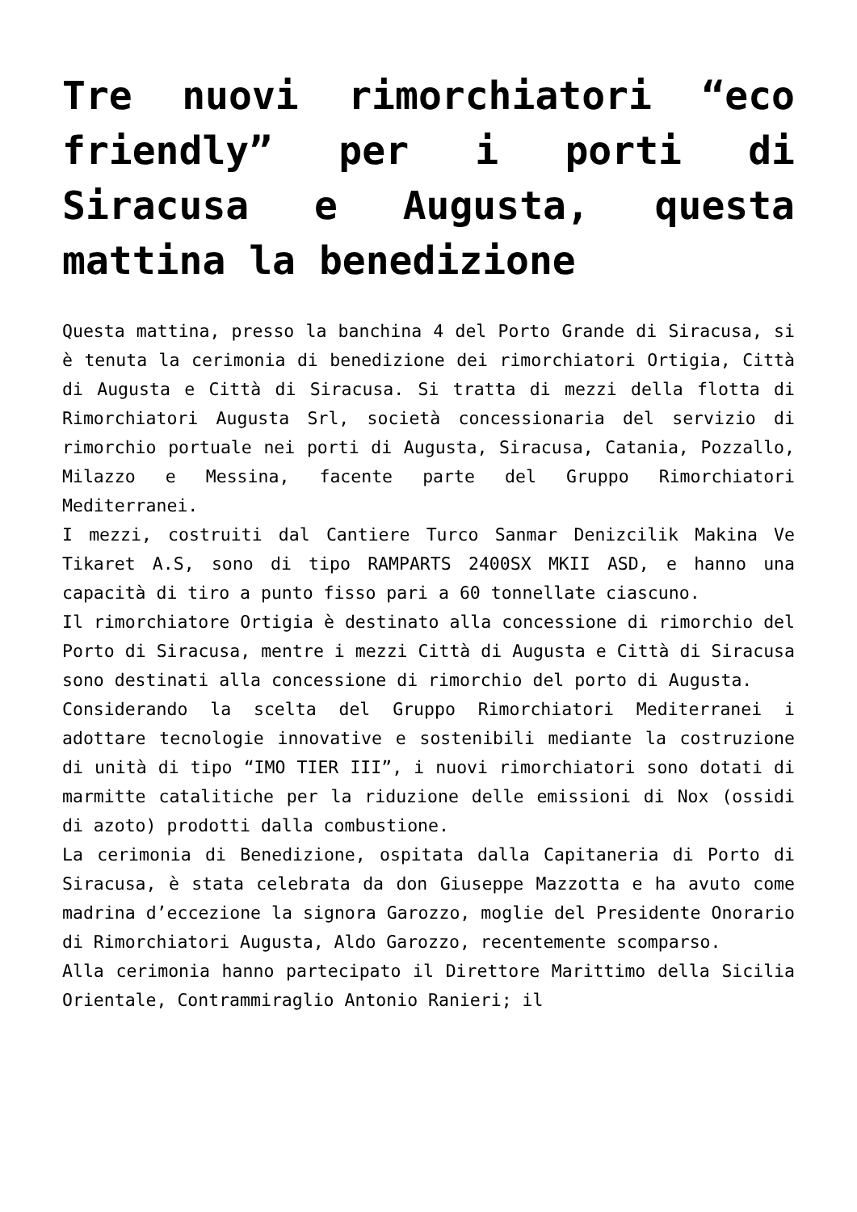Tre nuovi rimorchiatori “eco friendly” per i porti di Siracusa e Augusta, questa mattina la benedizione
Questa mattina, presso la banchina 4 del Porto Grande di Siracusa, si è tenuta la cerimonia di benedizione dei rimorchiatori Ortigia, Città di Augusta e Città di Siracusa. Si tratta di mezzi della flotta di Rimorchiatori Augusta Srl, società concessionaria del servizio di rimorchio portuale nei porti di Augusta, Siracusa, Catania, Pozzallo, Milazzo e Messina, facente parte del Gruppo Rimorchiatori Mediterranei.
I mezzi, costruiti dal Cantiere Turco Sanmar Denizcilik Makina Ve Tikaret A.S, sono di tipo RAMPARTS 2400SX MKII ASD, e hanno una capacità di tiro a punto fisso pari a 60 tonnellate ciascuno.
Il rimorchiatore Ortigia è destinato alla concessione di rimorchio del Porto di Siracusa, mentre i mezzi Città di Augusta e Città di Siracusa sono destinati alla concessione di rimorchio del porto di Augusta.
Considerando la scelta del Gruppo Rimorchiatori Mediterranei i adottare tecnologie innovative e sostenibili mediante la costruzione di unità di tipo “IMO TIER III”, i nuovi rimorchiatori sono dotati di marmitte catalitiche per la riduzione delle emissioni di Nox (ossidi di azoto) prodotti dalla combustione.
La cerimonia di Benedizione, ospitata dalla Capitaneria di Porto di Siracusa, è stata celebrata da don Giuseppe Mazzotta e ha avuto come madrina d’eccezione la signora Garozzo, moglie del Presidente Onorario di Rimorchiatori Augusta, Aldo Garozzo, recentemente scomparso.
Alla cerimonia hanno partecipato il Direttore Marittimo della Sicilia Orientale, Contrammiraglio Antonio Ranieri; il